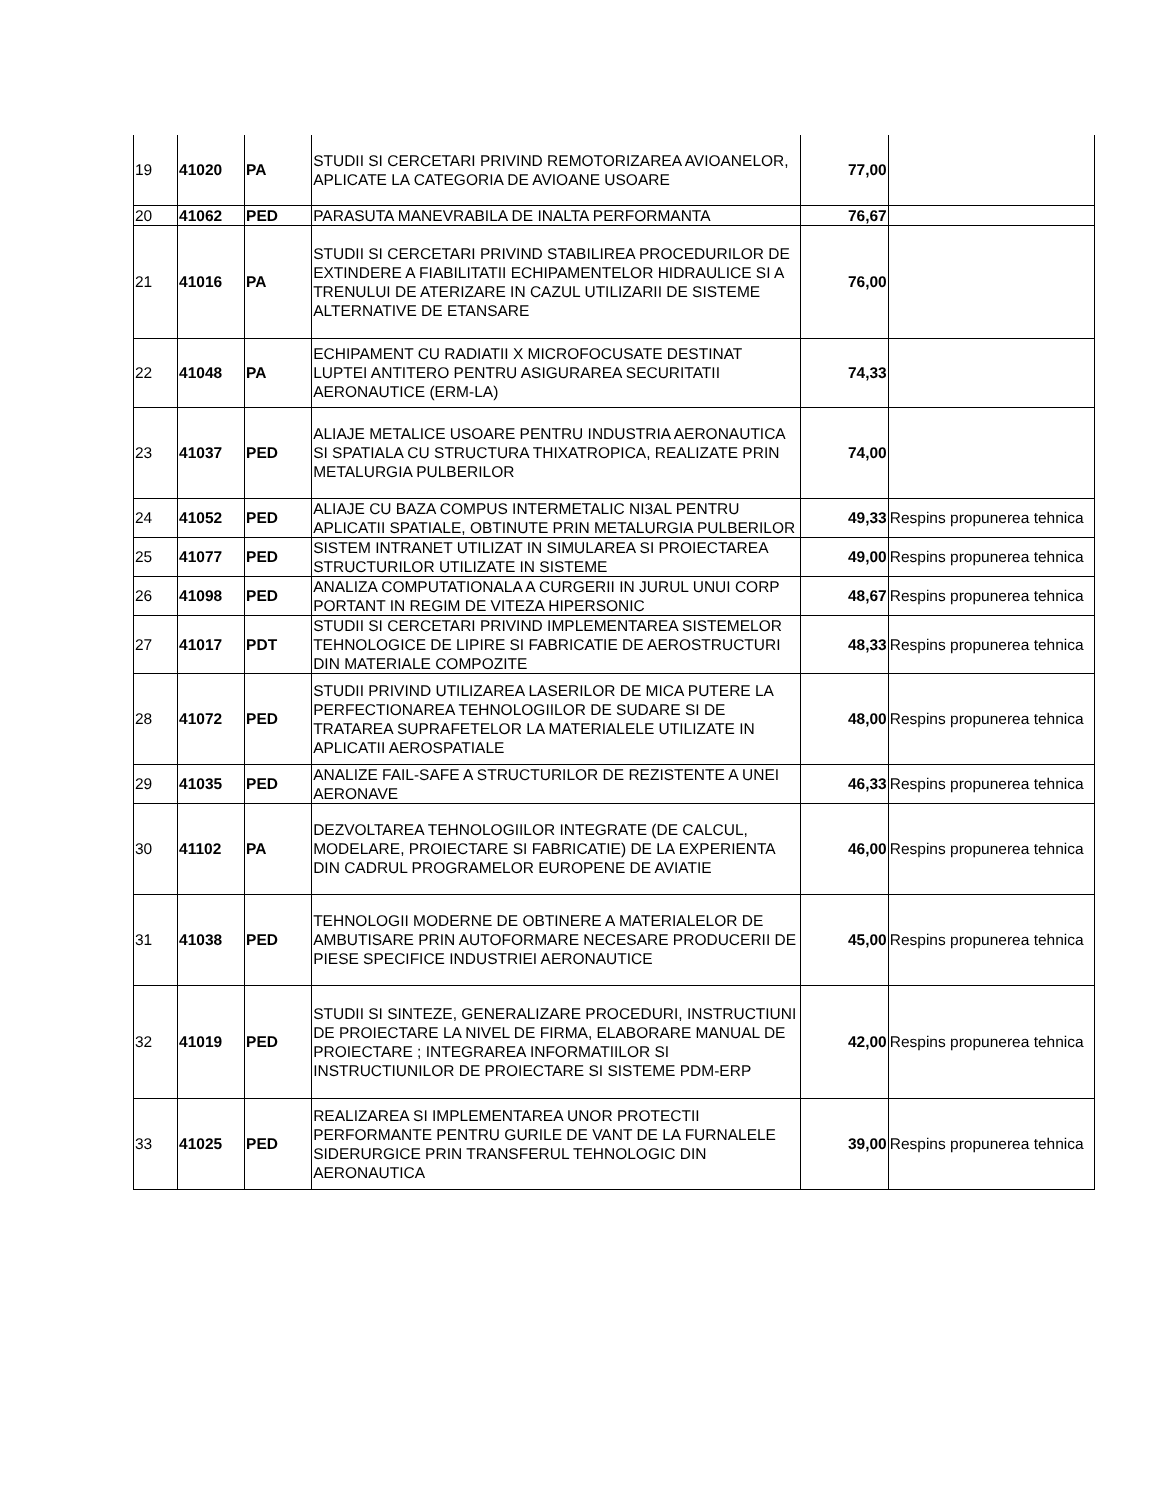| 19 | 41020 | PA | STUDII SI CERCETARI PRIVIND REMOTORIZAREA AVIOANELOR, APLICATE LA CATEGORIA DE AVIOANE USOARE | 77,00 | |
| 20 | 41062 | PED | PARASUTA MANEVRABILA DE INALTA PERFORMANTA | 76,67 | |
| 21 | 41016 | PA | STUDII SI CERCETARI PRIVIND STABILIREA PROCEDURILOR DE EXTINDERE A FIABILITATII ECHIPAMENTELOR HIDRAULICE SI A TRENULUI DE ATERIZARE IN CAZUL UTILIZARII DE SISTEME ALTERNATIVE DE ETANSARE | 76,00 | |
| 22 | 41048 | PA | ECHIPAMENT CU RADIATII X MICROFOCUSATE DESTINAT LUPTEI ANTITERO PENTRU ASIGURAREA SECURITATII AERONAUTICE (ERM-LA) | 74,33 | |
| 23 | 41037 | PED | ALIAJE METALICE USOARE PENTRU INDUSTRIA AERONAUTICA SI SPATIALA CU STRUCTURA THIXATROPICA, REALIZATE PRIN METALURGIA PULBERILOR | 74,00 | |
| 24 | 41052 | PED | ALIAJE CU BAZA COMPUS INTERMETALIC NI3AL PENTRU APLICATII SPATIALE, OBTINUTE PRIN METALURGIA PULBERILOR | 49,33 | Respins propunerea tehnica |
| 25 | 41077 | PED | SISTEM INTRANET UTILIZAT IN SIMULAREA SI PROIECTAREA STRUCTURILOR UTILIZATE IN SISTEME | 49,00 | Respins propunerea tehnica |
| 26 | 41098 | PED | ANALIZA COMPUTATIONALA A CURGERII IN JURUL UNUI CORP PORTANT IN REGIM DE VITEZA HIPERSONIC | 48,67 | Respins propunerea tehnica |
| 27 | 41017 | PDT | STUDII SI CERCETARI PRIVIND IMPLEMENTAREA SISTEMELOR TEHNOLOGICE DE LIPIRE SI FABRICATIE DE AEROSTRUCTURI DIN MATERIALE COMPOZITE | 48,33 | Respins propunerea tehnica |
| 28 | 41072 | PED | STUDII PRIVIND UTILIZAREA LASERILOR DE MICA PUTERE LA PERFECTIONAREA TEHNOLOGIILOR DE SUDARE SI DE TRATAREA SUPRAFETELOR LA MATERIALELE UTILIZATE IN APLICATII AEROSPATIALE | 48,00 | Respins propunerea tehnica |
| 29 | 41035 | PED | ANALIZE FAIL-SAFE A STRUCTURILOR DE REZISTENTE A UNEI AERONAVE | 46,33 | Respins propunerea tehnica |
| 30 | 41102 | PA | DEZVOLTAREA TEHNOLOGIILOR INTEGRATE (DE CALCUL, MODELARE, PROIECTARE SI FABRICATIE) DE LA EXPERIENTA DIN CADRUL PROGRAMELOR EUROPENE DE AVIATIE | 46,00 | Respins propunerea tehnica |
| 31 | 41038 | PED | TEHNOLOGII MODERNE DE OBTINERE A MATERIALELOR DE AMBUTISARE PRIN AUTOFORMARE NECESARE PRODUCERII DE PIESE SPECIFICE INDUSTRIEI AERONAUTICE | 45,00 | Respins propunerea tehnica |
| 32 | 41019 | PED | STUDII SI SINTEZE, GENERALIZARE PROCEDURI, INSTRUCTIUNI DE PROIECTARE LA NIVEL DE FIRMA, ELABORARE MANUAL DE PROIECTARE ; INTEGRAREA INFORMATIILOR SI INSTRUCTIUNILOR DE PROIECTARE SI SISTEME PDM-ERP | 42,00 | Respins propunerea tehnica |
| 33 | 41025 | PED | REALIZAREA SI IMPLEMENTAREA UNOR PROTECTII PERFORMANTE PENTRU GURILE DE VANT DE LA FURNALELE SIDERURGICE PRIN TRANSFERUL TEHNOLOGIC DIN AERONAUTICA | 39,00 | Respins propunerea tehnica |